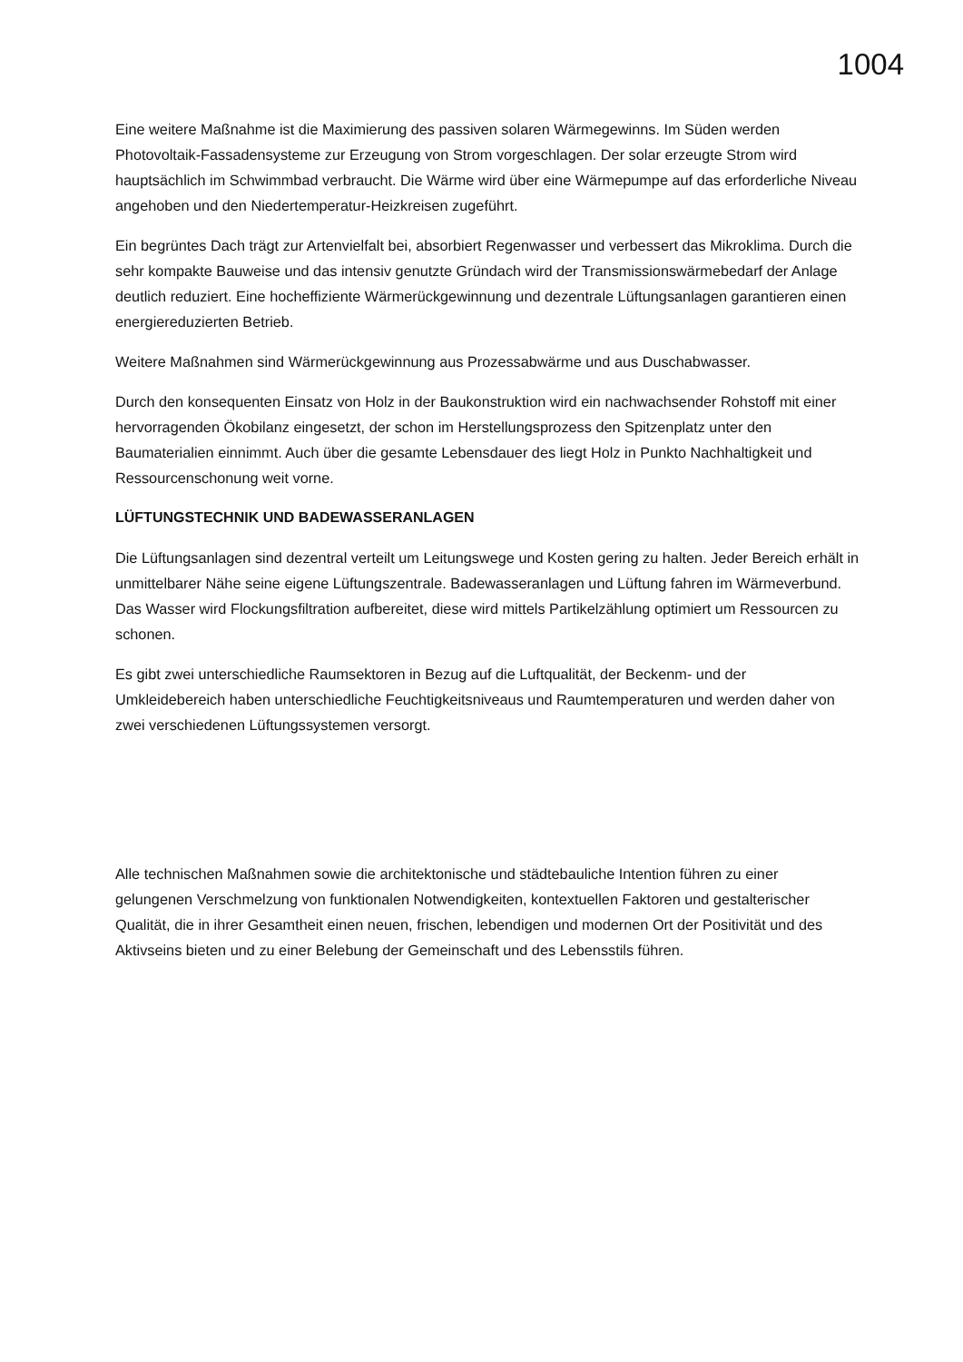1004
Eine weitere Maßnahme ist die Maximierung des passiven solaren Wärmegewinns. Im Süden werden Photovoltaik-Fassadensysteme zur Erzeugung von Strom vorgeschlagen. Der solar erzeugte Strom wird hauptsächlich im Schwimmbad verbraucht. Die Wärme wird über eine Wärmepumpe auf das erforderliche Niveau angehoben und den Niedertemperatur-Heizkreisen zugeführt.
Ein begrüntes Dach trägt zur Artenvielfalt bei, absorbiert Regenwasser und verbessert das Mikroklima. Durch die sehr kompakte Bauweise und das intensiv genutzte Gründach wird der Transmissionswärmebedarf der Anlage deutlich reduziert. Eine hocheffiziente Wärmerückgewinnung und dezentrale Lüftungsanlagen garantieren einen energiereduzierten Betrieb.
Weitere Maßnahmen sind Wärmerückgewinnung aus Prozessabwärme und aus Duschabwasser.
Durch den konsequenten Einsatz von Holz in der Baukonstruktion wird ein nachwachsender Rohstoff mit einer hervorragenden Ökobilanz eingesetzt, der schon im Herstellungsprozess den Spitzenplatz unter den Baumaterialien einnimmt. Auch über die gesamte Lebensdauer des liegt Holz in Punkto Nachhaltigkeit und Ressourcenschonung weit vorne.
LÜFTUNGSTECHNIK UND BADEWASSERANLAGEN
Die Lüftungsanlagen sind dezentral verteilt um Leitungswege und Kosten gering zu halten. Jeder Bereich erhält in unmittelbarer Nähe seine eigene Lüftungszentrale. Badewasseranlagen und Lüftung fahren im Wärmeverbund. Das Wasser wird Flockungsfiltration aufbereitet, diese wird mittels Partikelzählung optimiert um Ressourcen zu schonen.
Es gibt zwei unterschiedliche Raumsektoren in Bezug auf die Luftqualität, der Beckenm- und der Umkleidebereich haben unterschiedliche Feuchtigkeitsniveaus und Raumtemperaturen und werden daher von zwei verschiedenen Lüftungssystemen versorgt.
Alle technischen Maßnahmen sowie die architektonische und städtebauliche Intention führen zu einer gelungenen Verschmelzung von funktionalen Notwendigkeiten, kontextuellen Faktoren und gestalterischer Qualität, die in ihrer Gesamtheit einen neuen, frischen, lebendigen und modernen Ort der Positivität und des Aktivseins bieten und zu einer Belebung der Gemeinschaft und des Lebensstils führen.